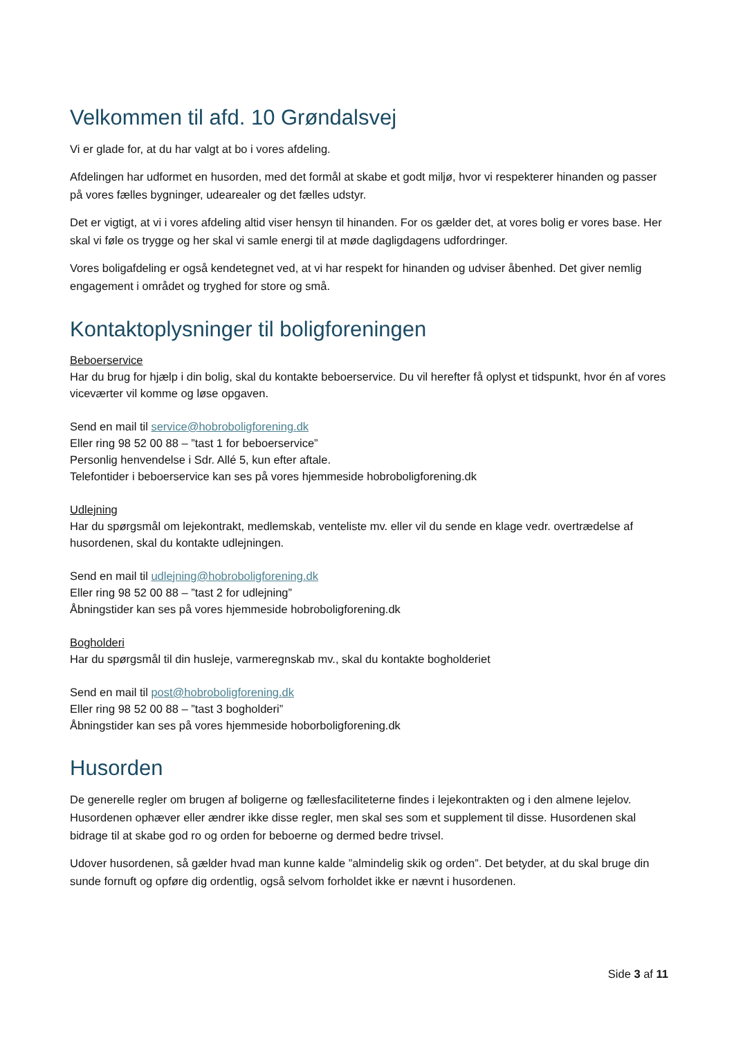Velkommen til afd. 10 Grøndalsvej
Vi er glade for, at du har valgt at bo i vores afdeling.
Afdelingen har udformet en husorden, med det formål at skabe et godt miljø, hvor vi respekterer hinanden og passer på vores fælles bygninger, udearealer og det fælles udstyr.
Det er vigtigt, at vi i vores afdeling altid viser hensyn til hinanden. For os gælder det, at vores bolig er vores base. Her skal vi føle os trygge og her skal vi samle energi til at møde dagligdagens udfordringer.
Vores boligafdeling er også kendetegnet ved, at vi har respekt for hinanden og udviser åbenhed. Det giver nemlig engagement i området og tryghed for store og små.
Kontaktoplysninger til boligforeningen
Beboerservice
Har du brug for hjælp i din bolig, skal du kontakte beboerservice. Du vil herefter få oplyst et tidspunkt, hvor én af vores viceværter vil komme og løse opgaven.
Send en mail til service@hobroboligforening.dk
Eller ring 98 52 00 88 – ”tast 1 for beboerservice”
Personlig henvendelse i Sdr. Allé 5, kun efter aftale.
Telefontider i beboerservice kan ses på vores hjemmeside hobroboligforening.dk
Udlejning
Har du spørgsmål om lejekontrakt, medlemskab, venteliste mv. eller vil du sende en klage vedr. overtrædelse af husordenen, skal du kontakte udlejningen.
Send en mail til udlejning@hobroboligforening.dk
Eller ring 98 52 00 88 – ”tast 2 for udlejning”
Åbningstider kan ses på vores hjemmeside hobroboligforening.dk
Bogholderi
Har du spørgsmål til din husleje, varmeregnskab mv., skal du kontakte bogholderiet
Send en mail til post@hobroboligforening.dk
Eller ring 98 52 00 88 – ”tast 3 bogholderi”
Åbningstider kan ses på vores hjemmeside hoborboligforening.dk
Husorden
De generelle regler om brugen af boligerne og fællesfaciliteterne findes i lejekontrakten og i den almene lejelov. Husordenen ophæver eller ændrer ikke disse regler, men skal ses som et supplement til disse. Husordenen skal bidrage til at skabe god ro og orden for beboerne og dermed bedre trivsel.
Udover husordenen, så gælder hvad man kunne kalde ”almindelig skik og orden”. Det betyder, at du skal bruge din sunde fornuft og opføre dig ordentlig, også selvom forholdet ikke er nævnt i husordenen.
Side 3 af 11